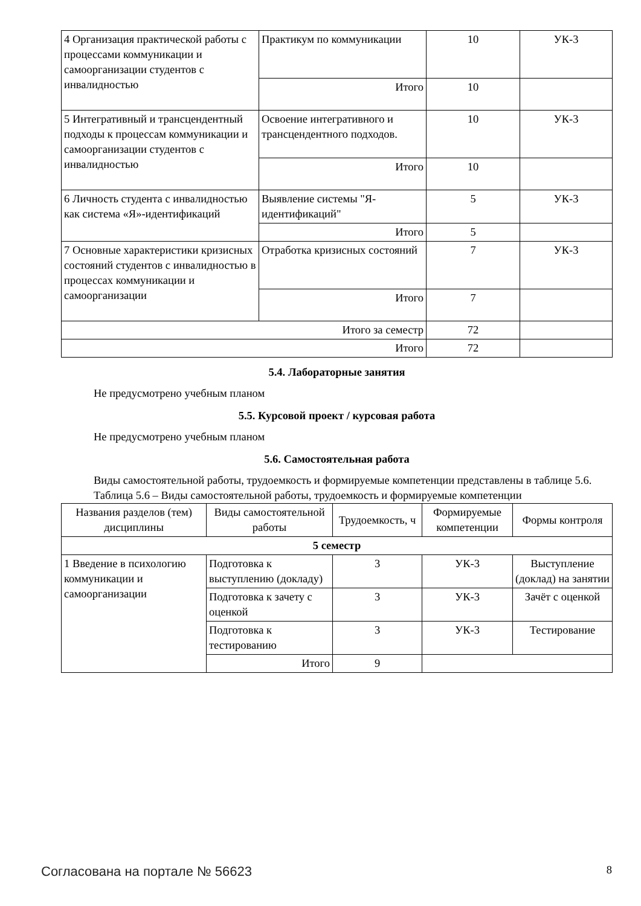| 4 Организация практической работы с процессами коммуникации и самоорганизации студентов с инвалидностью | Практикум по коммуникации | 10 | УК-3 |
| | Итого | 10 | |
| 5 Интегративный и трансцендентный подходы к процессам коммуникации и самоорганизации студентов с инвалидностью | Освоение интегративного и трансцендентного подходов. | 10 | УК-3 |
| | Итого | 10 | |
| 6 Личность студента с инвалидностью как система «Я»-идентификаций | Выявление системы "Я-идентификаций" | 5 | УК-3 |
| | Итого | 5 | |
| 7 Основные характеристики кризисных состояний студентов с инвалидностью в процессах коммуникации и самоорганизации | Отработка кризисных состояний | 7 | УК-3 |
| | Итого | 7 | |
| Итого за семестр | | 72 | |
| Итого | | 72 | |
5.4. Лабораторные занятия
Не предусмотрено учебным планом
5.5. Курсовой проект / курсовая работа
Не предусмотрено учебным планом
5.6. Самостоятельная работа
Виды самостоятельной работы, трудоемкость и формируемые компетенции представлены в таблице 5.6.
Таблица 5.6 – Виды самостоятельной работы, трудоемкость и формируемые компетенции
| Названия разделов (тем) дисциплины | Виды самостоятельной работы | Трудоемкость, ч | Формируемые компетенции | Формы контроля |
| --- | --- | --- | --- | --- |
| 5 семестр | | | | |
| 1 Введение в психологию коммуникации и самоорганизации | Подготовка к выступлению (докладу) | 3 | УК-3 | Выступление (доклад) на занятии |
| | Подготовка к зачету с оценкой | 3 | УК-3 | Зачёт с оценкой |
| | Подготовка к тестированию | 3 | УК-3 | Тестирование |
| | Итого | 9 | | |
Согласована на портале № 56623 8